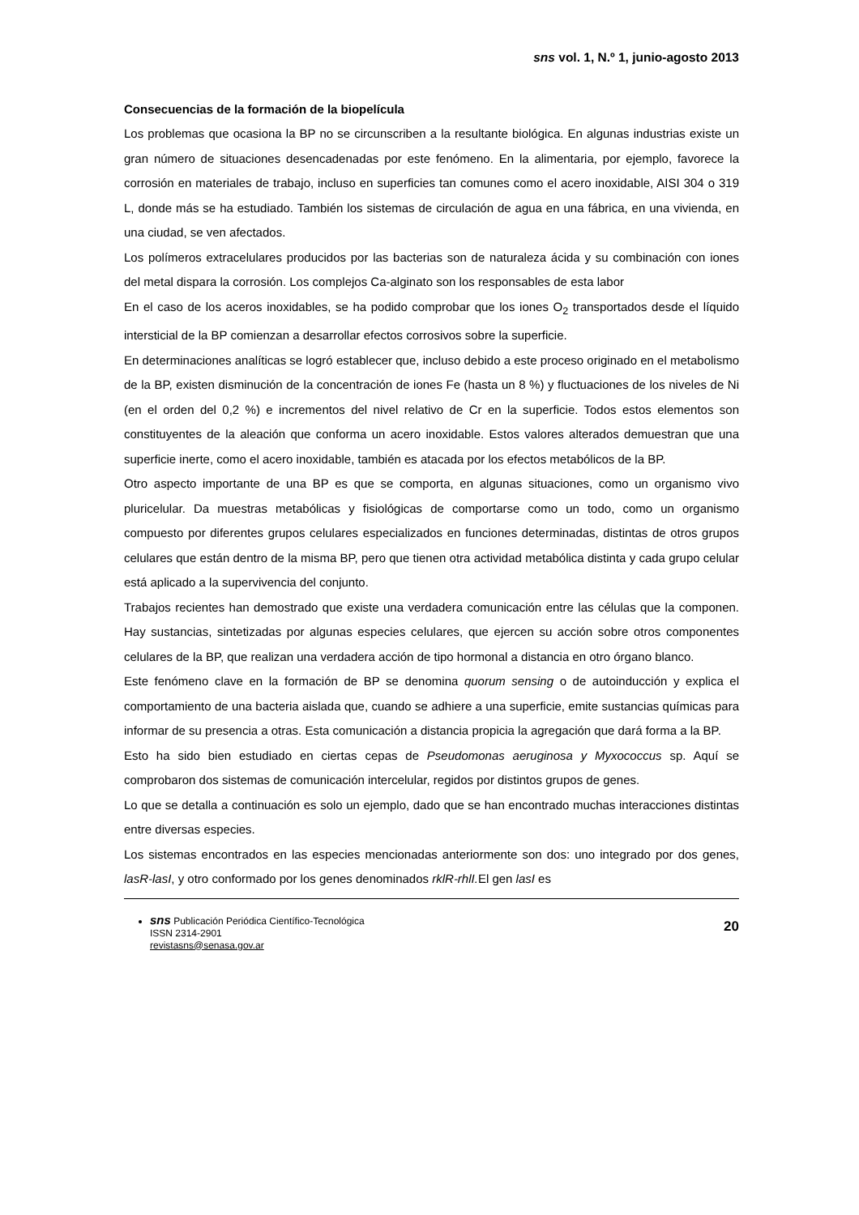sns vol. 1, N.º 1, junio-agosto 2013
Consecuencias de la formación de la biopelícula
Los problemas que ocasiona la BP no se circunscriben a la resultante biológica. En algunas industrias existe un gran número de situaciones desencadenadas por este fenómeno. En la alimentaria, por ejemplo, favorece la corrosión en materiales de trabajo, incluso en superficies tan comunes como el acero inoxidable, AISI 304 o 319 L, donde más se ha estudiado. También los sistemas de circulación de agua en una fábrica, en una vivienda, en una ciudad, se ven afectados.
Los polímeros extracelulares producidos por las bacterias son de naturaleza ácida y su combinación con iones del metal dispara la corrosión. Los complejos Ca-alginato son los responsables de esta labor
En el caso de los aceros inoxidables, se ha podido comprobar que los iones O<sub>2</sub> transportados desde el líquido intersticial de la BP comienzan a desarrollar efectos corrosivos sobre la superficie.
En determinaciones analíticas se logró establecer que, incluso debido a este proceso originado en el metabolismo de la BP, existen disminución de la concentración de iones Fe (hasta un 8 %) y fluctuaciones de los niveles de Ni (en el orden del 0,2 %) e incrementos del nivel relativo de Cr en la superficie. Todos estos elementos son constituyentes de la aleación que conforma un acero inoxidable. Estos valores alterados demuestran que una superficie inerte, como el acero inoxidable, también es atacada por los efectos metabólicos de la BP.
Otro aspecto importante de una BP es que se comporta, en algunas situaciones, como un organismo vivo pluricelular. Da muestras metabólicas y fisiológicas de comportarse como un todo, como un organismo compuesto por diferentes grupos celulares especializados en funciones determinadas, distintas de otros grupos celulares que están dentro de la misma BP, pero que tienen otra actividad metabólica distinta y cada grupo celular está aplicado a la supervivencia del conjunto.
Trabajos recientes han demostrado que existe una verdadera comunicación entre las células que la componen. Hay sustancias, sintetizadas por algunas especies celulares, que ejercen su acción sobre otros componentes celulares de la BP, que realizan una verdadera acción de tipo hormonal a distancia en otro órgano blanco.
Este fenómeno clave en la formación de BP se denomina quorum sensing o de autoinducción y explica el comportamiento de una bacteria aislada que, cuando se adhiere a una superficie, emite sustancias químicas para informar de su presencia a otras. Esta comunicación a distancia propicia la agregación que dará forma a la BP.
Esto ha sido bien estudiado en ciertas cepas de Pseudomonas aeruginosa y Myxococcus sp. Aquí se comprobaron dos sistemas de comunicación intercelular, regidos por distintos grupos de genes.
Lo que se detalla a continuación es solo un ejemplo, dado que se han encontrado muchas interacciones distintas entre diversas especies.
Los sistemas encontrados en las especies mencionadas anteriormente son dos: uno integrado por dos genes, lasR-lasI, y otro conformado por los genes denominados rklR-rhlI. El gen lasI es
sns Publicación Periódica Científico-Tecnológica
ISSN 2314-2901
revistasns@senasa.gov.ar
20